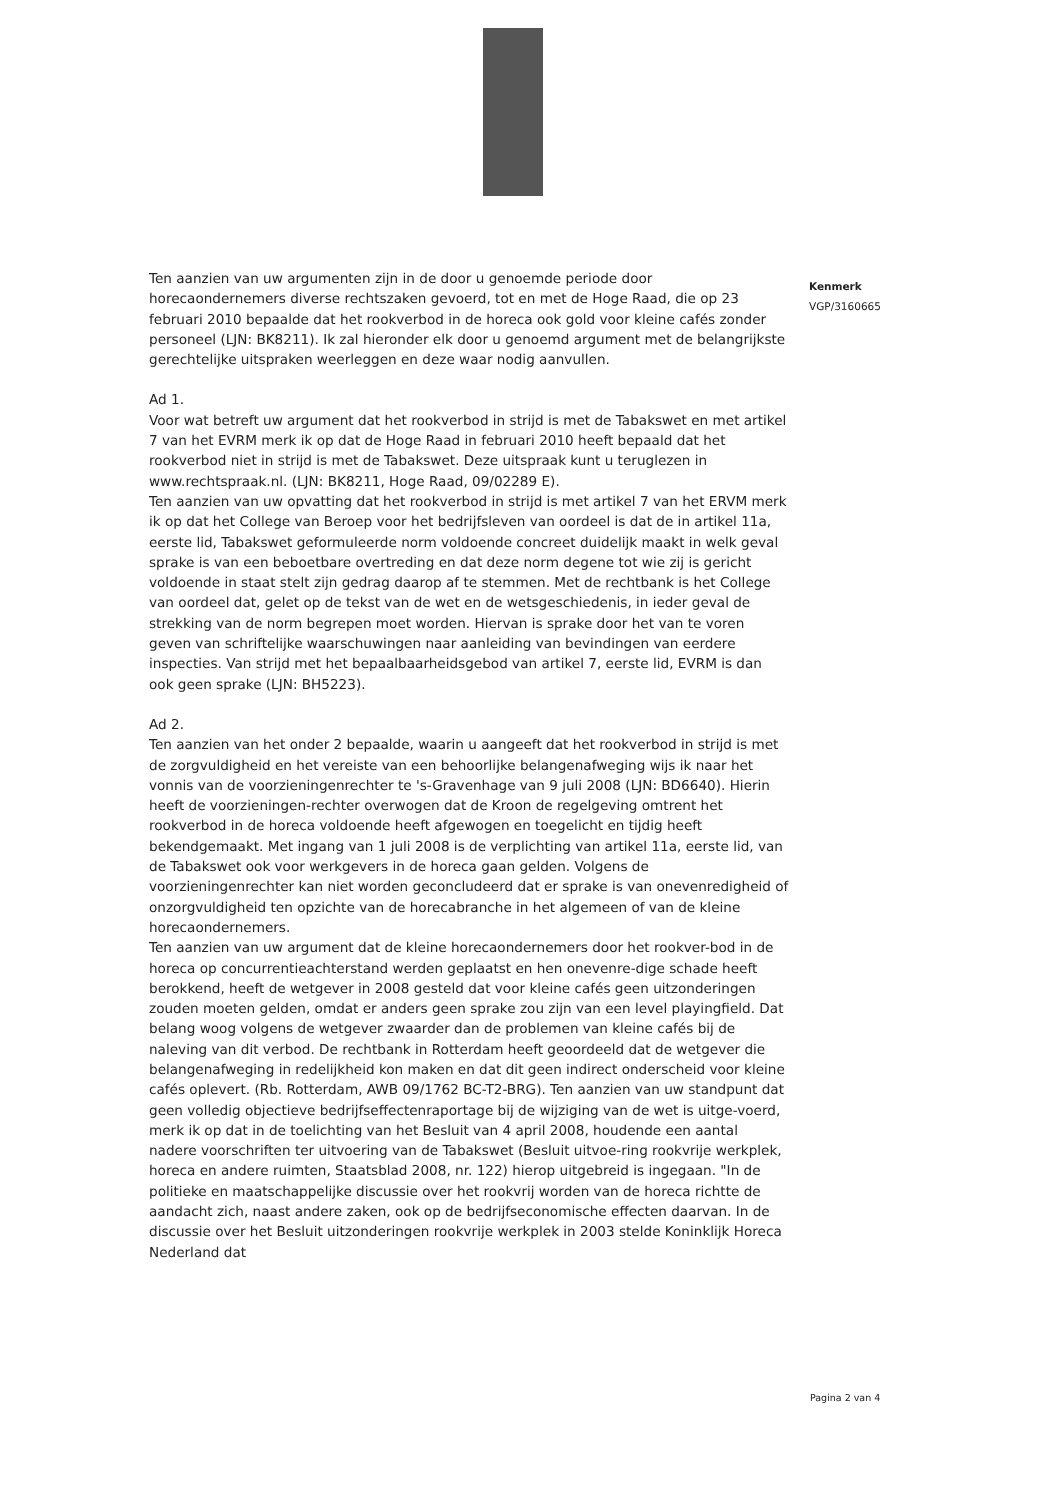Ten aanzien van uw argumenten zijn in de door u genoemde periode door horecaondernemers diverse rechtszaken gevoerd, tot en met de Hoge Raad, die op 23 februari 2010 bepaalde dat het rookverbod in de horeca ook gold voor kleine cafés zonder personeel (LJN: BK8211). Ik zal hieronder elk door u genoemd argument met de belangrijkste gerechtelijke uitspraken weerleggen en deze waar nodig aanvullen.
Ad 1.
Voor wat betreft uw argument dat het rookverbod in strijd is met de Tabakswet en met artikel 7 van het EVRM merk ik op dat de Hoge Raad in februari 2010 heeft bepaald dat het rookverbod niet in strijd is met de Tabakswet. Deze uitspraak kunt u teruglezen in www.rechtspraak.nl. (LJN: BK8211, Hoge Raad, 09/02289 E).
Ten aanzien van uw opvatting dat het rookverbod in strijd is met artikel 7 van het ERVM merk ik op dat het College van Beroep voor het bedrijfsleven van oordeel is dat de in artikel 11a, eerste lid, Tabakswet geformuleerde norm voldoende concreet duidelijk maakt in welk geval sprake is van een beboetbare overtreding en dat deze norm degene tot wie zij is gericht voldoende in staat stelt zijn gedrag daarop af te stemmen. Met de rechtbank is het College van oordeel dat, gelet op de tekst van de wet en de wetsgeschiedenis, in ieder geval de strekking van de norm begrepen moet worden. Hiervan is sprake door het van te voren geven van schriftelijke waarschuwingen naar aanleiding van bevindingen van eerdere inspecties. Van strijd met het bepaalbaarheidsgebod van artikel 7, eerste lid, EVRM is dan ook geen sprake (LJN: BH5223).
Ad 2.
Ten aanzien van het onder 2 bepaalde, waarin u aangeeft dat het rookverbod in strijd is met de zorgvuldigheid en het vereiste van een behoorlijke belangenafweging wijs ik naar het vonnis van de voorzieningenrechter te 's-Gravenhage van 9 juli 2008 (LJN: BD6640). Hierin heeft de voorzieningen-rechter overwogen dat de Kroon de regelgeving omtrent het rookverbod in de horeca voldoende heeft afgewogen en toegelicht en tijdig heeft bekendgemaakt. Met ingang van 1 juli 2008 is de verplichting van artikel 11a, eerste lid, van de Tabakswet ook voor werkgevers in de horeca gaan gelden. Volgens de voorzieningenrechter kan niet worden geconcludeerd dat er sprake is van onevenredigheid of onzorgvuldigheid ten opzichte van de horecabranche in het algemeen of van de kleine horecaondernemers.
Ten aanzien van uw argument dat de kleine horecaondernemers door het rookver-bod in de horeca op concurrentieachterstand werden geplaatst en hen onevenre-dige schade heeft berokkend, heeft de wetgever in 2008 gesteld dat voor kleine cafés geen uitzonderingen zouden moeten gelden, omdat er anders geen sprake zou zijn van een level playingfield. Dat belang woog volgens de wetgever zwaarder dan de problemen van kleine cafés bij de naleving van dit verbod. De rechtbank in Rotterdam heeft geoordeeld dat de wetgever die belangenafweging in redelijkheid kon maken en dat dit geen indirect onderscheid voor kleine cafés oplevert. (Rb. Rotterdam, AWB 09/1762 BC-T2-BRG). Ten aanzien van uw standpunt dat geen volledig objectieve bedrijfseffectenraportage bij de wijziging van de wet is uitge-voerd, merk ik op dat in de toelichting van het Besluit van 4 april 2008, houdende een aantal nadere voorschriften ter uitvoering van de Tabakswet (Besluit uitvoe-ring rookvrije werkplek, horeca en andere ruimten, Staatsblad 2008, nr. 122) hierop uitgebreid is ingegaan. "In de politieke en maatschappelijke discussie over het rookvrij worden van de horeca richtte de aandacht zich, naast andere zaken, ook op de bedrijfseconomische effecten daarvan. In de discussie over het Besluit uitzonderingen rookvrije werkplek in 2003 stelde Koninklijk Horeca Nederland dat
Kenmerk
VGP/3160665
Pagina 2 van 4